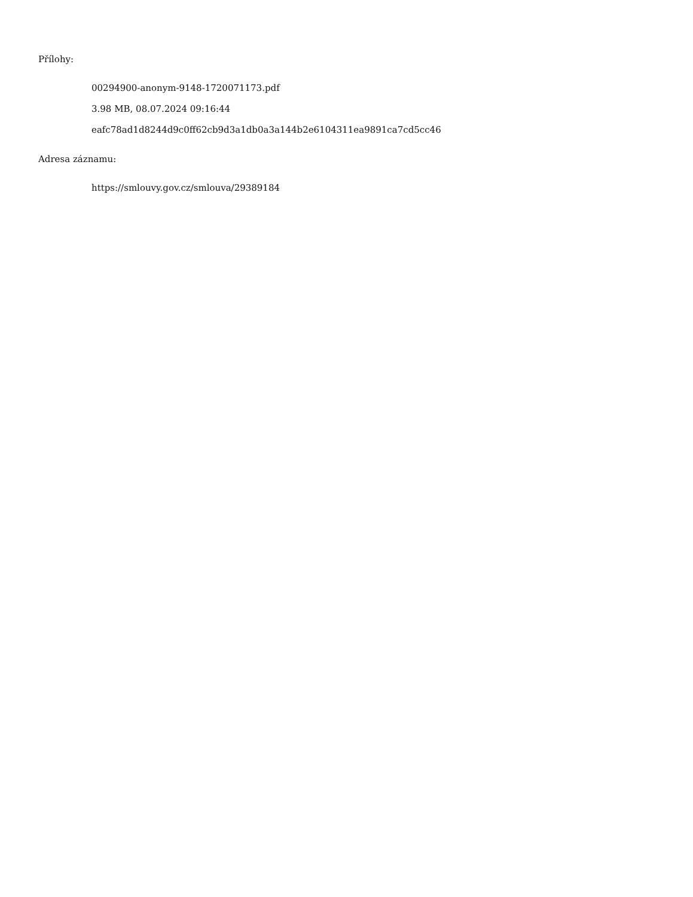Přílohy:
00294900-anonym-9148-1720071173.pdf
3.98 MB, 08.07.2024 09:16:44
eafc78ad1d8244d9c0ff62cb9d3a1db0a3a144b2e6104311ea9891ca7cd5cc46
Adresa záznamu:
https://smlouvy.gov.cz/smlouva/29389184